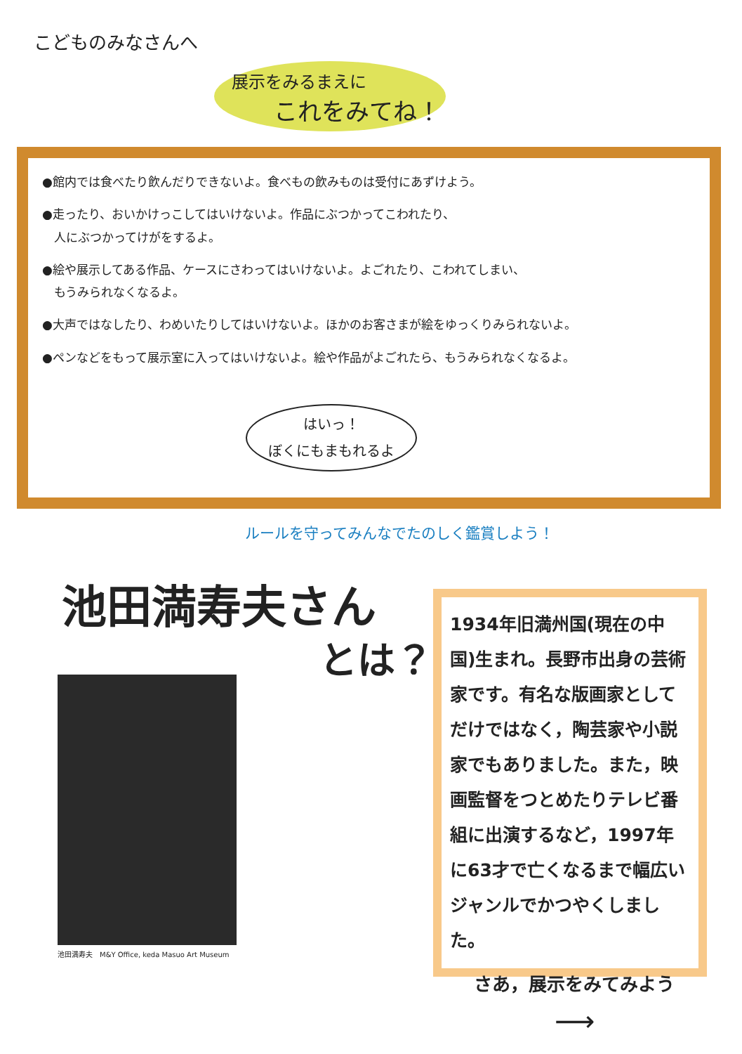こどものみなさんへ
展示をみるまえに
これをみてね！
●館内では食べたり飲んだりできないよ。食べもの飲みものは受付にあずけよう。
●走ったり、おいかけっこしてはいけないよ。作品にぶつかってこわれたり、
　人にぶつかってけがをするよ。
●絵や展示してある作品、ケースにさわってはいけないよ。よごれたり、こわれてしまい、
　もうみられなくなるよ。
●大声ではなしたり、わめいたりしてはいけないよ。ほかのお客さまが絵をゆっくりみられないよ。
●ペンなどをもって展示室に入ってはいけないよ。絵や作品がよごれたら、もうみられなくなるよ。
はいっ！
ぼくにもまもれるよ
ルールを守ってみんなでたのしく鑑賞しよう！
池田満寿夫さん
とは？
池田満寿夫　M&Y Office, keda Masuo Art Museum
1934年旧満州国(現在の中国)生まれ。長野市出身の芸術家です。有名な版画家としてだけではなく，陶芸家や小説家でもありました。また，映画監督をつとめたりテレビ番組に出演するなど，1997年に63才で亡くなるまで幅広いジャンルでかつやくしました。
さあ，展示をみてみよう
⟶